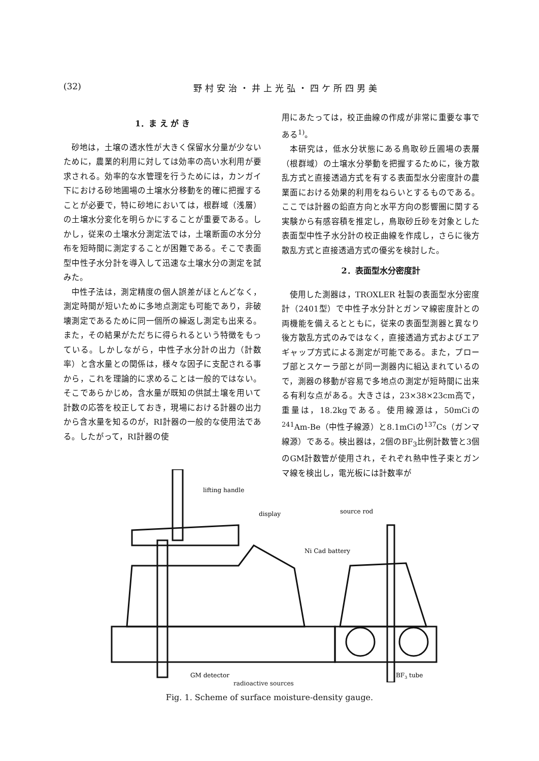(32) 野村安治・井上光弘・四ケ所四男美
1．ま え が き
砂地は，土壌の透水性が大きく保留水分量が少ないために，農業的利用に対しては効率の高い水利用が要求される。効率的な水管理を行うためには，カンガイ下における砂地圃場の土壌水分移動を的確に把握することが必要で，特に砂地においては，根群域（浅層）の土壌水分変化を明らかにすることが重要である。しかし，従来の土壌水分測定法では，土壌断面の水分分布を短時間に測定することが困難である。そこで表面型中性子水分計を導入して迅速な土壌水分の測定を試みた。
中性子法は，測定精度の個人誤差がほとんどなく，測定時間が短いために多地点測定も可能であり，非破壊測定であるために同一個所の繰返し測定も出来る。また，その結果がただちに得られるという特徴をもっている。しかしながら，中性子水分計の出力（計数率）と含水量との関係は，様々な因子に支配される事から，これを理論的に求めることは一般的ではない。そこであらかじめ，含水量が既知の供試土壌を用いて計数の応答を校正しておき，現場における計器の出力から含水量を知るのが，RI計器の一般的な使用法である。したがって，RI計器の使
用にあたっては，校正曲線の作成が非常に重要な事である<sup>1)</sup>。
本研究は，低水分状態にある鳥取砂丘圃場の表層（根群域）の土壌水分挙動を把握するために，後方散乱方式と直接透過方式を有する表面型水分密度計の農業面における効果的利用をねらいとするものである。ここでは計器の鉛直方向と水平方向の影響圏に関する実験から有感容積を推定し，鳥取砂丘砂を対象とした表面型中性子水分計の校正曲線を作成し，さらに後方散乱方式と直接透過方式の優劣を検討した。
2．表面型水分密度計
使用した測器は，TROXLER 社製の表面型水分密度計（2401型）で中性子水分計とガンマ線密度計との両機能を備えるとともに，従来の表面型測器と異なり後方散乱方式のみではなく，直接透過方式およびエアギャップ方式による測定が可能である。また，プローブ部とスケーラ部とが同一測器内に組込まれているので，測器の移動が容易で多地点の測定が短時間に出来る有利な点がある。大きさは，23×38×23cm高で，重量は，18.2kgである。使用線源は，50mCiの<sup>241</sup>Am-Be（中性子線源）と8.1mCiの<sup>137</sup>Cs（ガンマ線源）である。検出器は，2個のBF<sub>3</sub>比例計数管と3個のGM計数管が使用され，それぞれ熱中性子束とガンマ線を検出し，電光板には計数率が
lifting handle
display
source rod
Ni Cad battery
GM detector
BF3 tube
radioactive sources
Fig. 1. Scheme of surface moisture-density gauge.